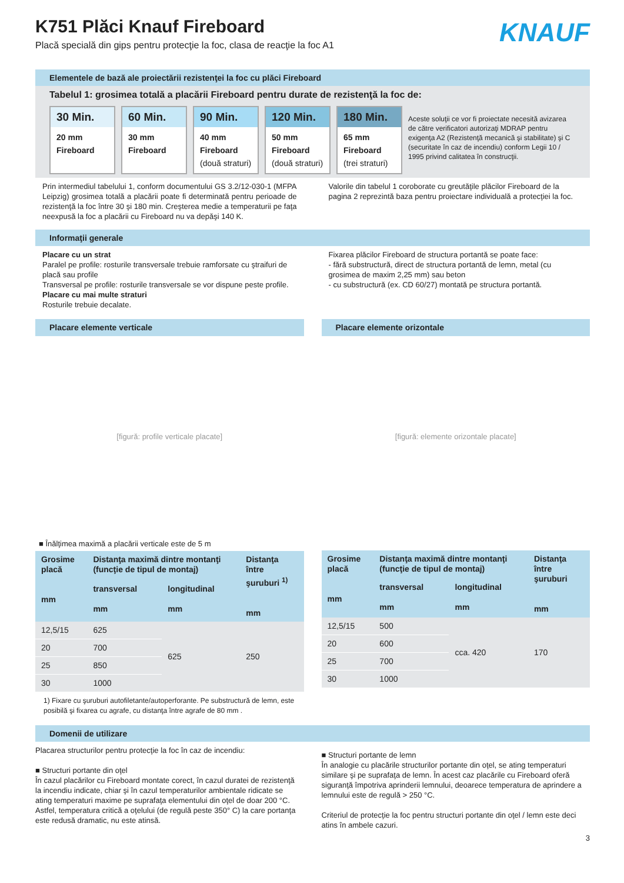K751 Plăci Knauf Fireboard
Placă specială din gips pentru protecţie la foc, clasa de reacţie la foc A1
KNAUF
Elementele de bază ale proiectării rezistenţei la foc cu plăci Fireboard
Tabelul 1: grosimea totală a placării Fireboard pentru durate de rezistenţă la foc de:
30 Min.
20 mm
Fireboard
60 Min.
30 mm
Fireboard
90 Min.
40 mm
Fireboard
(două straturi)
120 Min.
50 mm
Fireboard
(două straturi)
180 Min.
65 mm
Fireboard
(trei straturi)
Aceste soluţii ce vor fi proiectate necesită avizarea de către verificatori autorizaţi MDRAP pentru exigenţa A2 (Rezistenţă mecanică şi stabilitate) şi C (securitate în caz de incendiu) conform Legii 10 / 1995 privind calitatea în construcţii.
Prin intermediul tabelului 1, conform documentului GS 3.2/12-030-1 (MFPA Leipzig) grosimea totală a placării poate fi determinată pentru perioade de rezistenţă la foc între 30 şi 180 min. Creşterea medie a temperaturii pe faţa neexpusă la foc a placării cu Fireboard nu va depăşi 140 K.
Valorile din tabelul 1 coroborate cu greutăţile plăcilor Fireboard de la pagina 2 reprezintă baza pentru proiectare individuală a protecţiei la foc.
Informaţii generale
Placare cu un strat
Paralel pe profile: rosturile transversale trebuie ramforsate cu ştraifuri de placă sau profile
Transversal pe profile: rosturile transversale se vor dispune peste profile.
Placare cu mai multe straturi
Rosturile trebuie decalate.
Fixarea plăcilor Fireboard de structura portantă se poate face:
- fără substructură, direct de structura portantă de lemn, metal (cu grosimea de maxim 2,25 mm) sau beton
- cu substructură (ex. CD 60/27) montată pe structura portantă.
Placare elemente verticale
[figură: profile verticale placate]
■ Înălţimea maximă a placării verticale este de 5 m
| Grosime placă mm | Distanţa maximă dintre montanţi (funcţie de tipul de montaj) | | Distanţa între şuruburi <sup>1)</sup> mm |
| --- | --- | --- | --- |
| | transversal mm | longitudinal mm | |
| 12,5/15 | 625 | 625 | 250 |
| 20 | 700 | | |
| 25 | 850 | | |
| 30 | 1000 | | |
1) Fixare cu şuruburi autofiletante/autoperforante. Pe substructură de lemn, este posibilă şi fixarea cu agrafe, cu distanţa între agrafe de 80 mm .
Placare elemente orizontale
[figură: elemente orizontale placate]
| Grosime placă mm | Distanţa maximă dintre montanţi (funcţie de tipul de montaj) | | Distanţa între şuruburi mm |
| --- | --- | --- | --- |
| | transversal mm | longitudinal mm | |
| 12,5/15 | 500 | cca. 420 | 170 |
| 20 | 600 | | |
| 25 | 700 | | |
| 30 | 1000 | | |
Domenii de utilizare
Placarea structurilor pentru protecţie la foc în caz de incendiu:
■ Structuri portante din oţel
În cazul placărilor cu Fireboard montate corect, în cazul duratei de rezistenţă la incendiu indicate, chiar şi în cazul temperaturilor ambientale ridicate se ating temperaturi maxime pe suprafaţa elementului din oţel de doar 200 °C. Astfel, temperatura critică a oţelului (de regulă peste 350° C) la care portanţa este redusă dramatic, nu este atinsă.
■ Structuri portante de lemn
În analogie cu placările structurilor portante din oţel, se ating temperaturi similare şi pe suprafaţa de lemn. În acest caz placările cu Fireboard oferă siguranţă împotriva aprinderii lemnului, deoarece temperatura de aprindere a lemnului este de regulă > 250 °C.
Criteriul de protecţie la foc pentru structuri portante din oţel / lemn este deci atins în ambele cazuri.
3